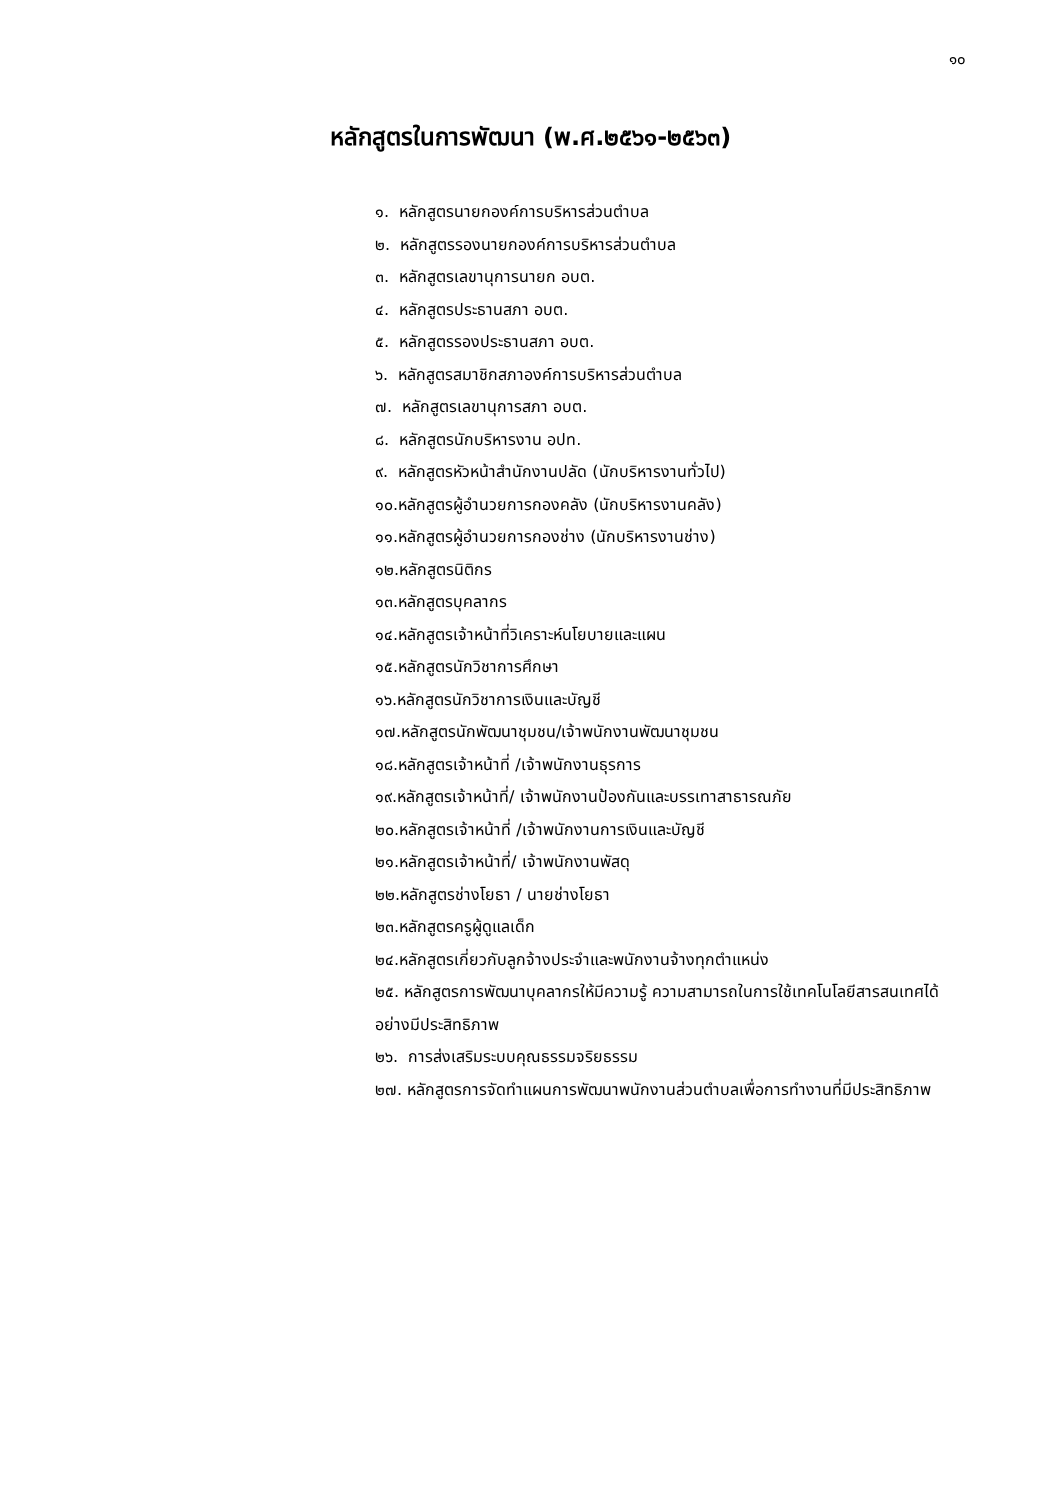๑๐
หลักสูตรในการพัฒนา (พ.ศ.๒๕๖๑-๒๕๖๓)
๑. หลักสูตรนายกองค์การบริหารส่วนตำบล
๒. หลักสูตรรองนายกองค์การบริหารส่วนตำบล
๓. หลักสูตรเลขานุการนายก อบต.
๔. หลักสูตรประธานสภา อบต.
๕. หลักสูตรรองประธานสภา อบต.
๖. หลักสูตรสมาชิกสภาองค์การบริหารส่วนตำบล
๗. หลักสูตรเลขานุการสภา อบต.
๘. หลักสูตรนักบริหารงาน อปท.
๙. หลักสูตรหัวหน้าสำนักงานปลัด (นักบริหารงานทั่วไป)
๑๐.หลักสูตรผู้อำนวยการกองคลัง (นักบริหารงานคลัง)
๑๑.หลักสูตรผู้อำนวยการกองช่าง (นักบริหารงานช่าง)
๑๒.หลักสูตรนิติกร
๑๓.หลักสูตรบุคลากร
๑๔.หลักสูตรเจ้าหน้าที่วิเคราะห์นโยบายและแผน
๑๕.หลักสูตรนักวิชาการศึกษา
๑๖.หลักสูตรนักวิชาการเงินและบัญชี
๑๗.หลักสูตรนักพัฒนาชุมชน/เจ้าพนักงานพัฒนาชุมชน
๑๘.หลักสูตรเจ้าหน้าที่ /เจ้าพนักงานธุรการ
๑๙.หลักสูตรเจ้าหน้าที่/ เจ้าพนักงานป้องกันและบรรเทาสาธารณภัย
๒๐.หลักสูตรเจ้าหน้าที่ /เจ้าพนักงานการเงินและบัญชี
๒๑.หลักสูตรเจ้าหน้าที่/ เจ้าพนักงานพัสดุ
๒๒.หลักสูตรช่างโยธา / นายช่างโยธา
๒๓.หลักสูตรครูผู้ดูแลเด็ก
๒๔.หลักสูตรเกี่ยวกับลูกจ้างประจำและพนักงานจ้างทุกตำแหน่ง
๒๕. หลักสูตรการพัฒนาบุคลากรให้มีความรู้ ความสามารถในการใช้เทคโนโลยีสารสนเทศได้อย่างมีประสิทธิภาพ
๒๖. การส่งเสริมระบบคุณธรรมจริยธรรม
๒๗. หลักสูตรการจัดทำแผนการพัฒนาพนักงานส่วนตำบลเพื่อการทำงานที่มีประสิทธิภาพ